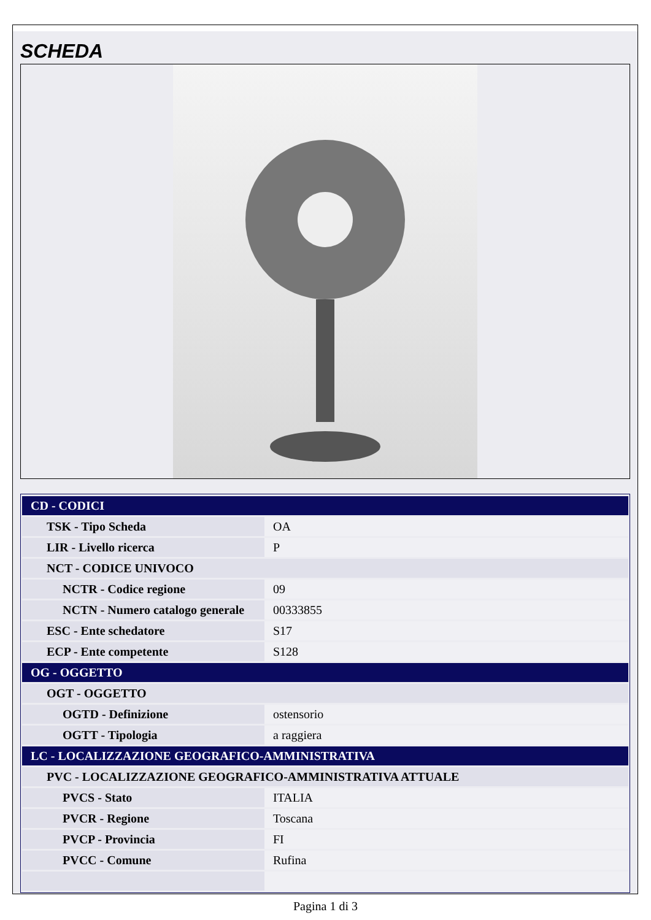SCHEDA
| CD - CODICI | |
| TSK - Tipo Scheda | OA |
| LIR - Livello ricerca | P |
| NCT - CODICE UNIVOCO | |
| NCTR - Codice regione | 09 |
| NCTN - Numero catalogo generale | 00333855 |
| ESC - Ente schedatore | S17 |
| ECP - Ente competente | S128 |
| OG - OGGETTO | |
| OGT - OGGETTO | |
| OGTD - Definizione | ostensorio |
| OGTT - Tipologia | a raggiera |
| LC - LOCALIZZAZIONE GEOGRAFICO-AMMINISTRATIVA | |
| PVC - LOCALIZZAZIONE GEOGRAFICO-AMMINISTRATIVA ATTUALE | |
| PVCS - Stato | ITALIA |
| PVCR - Regione | Toscana |
| PVCP - Provincia | FI |
| PVCC - Comune | Rufina |
Pagina 1 di 3